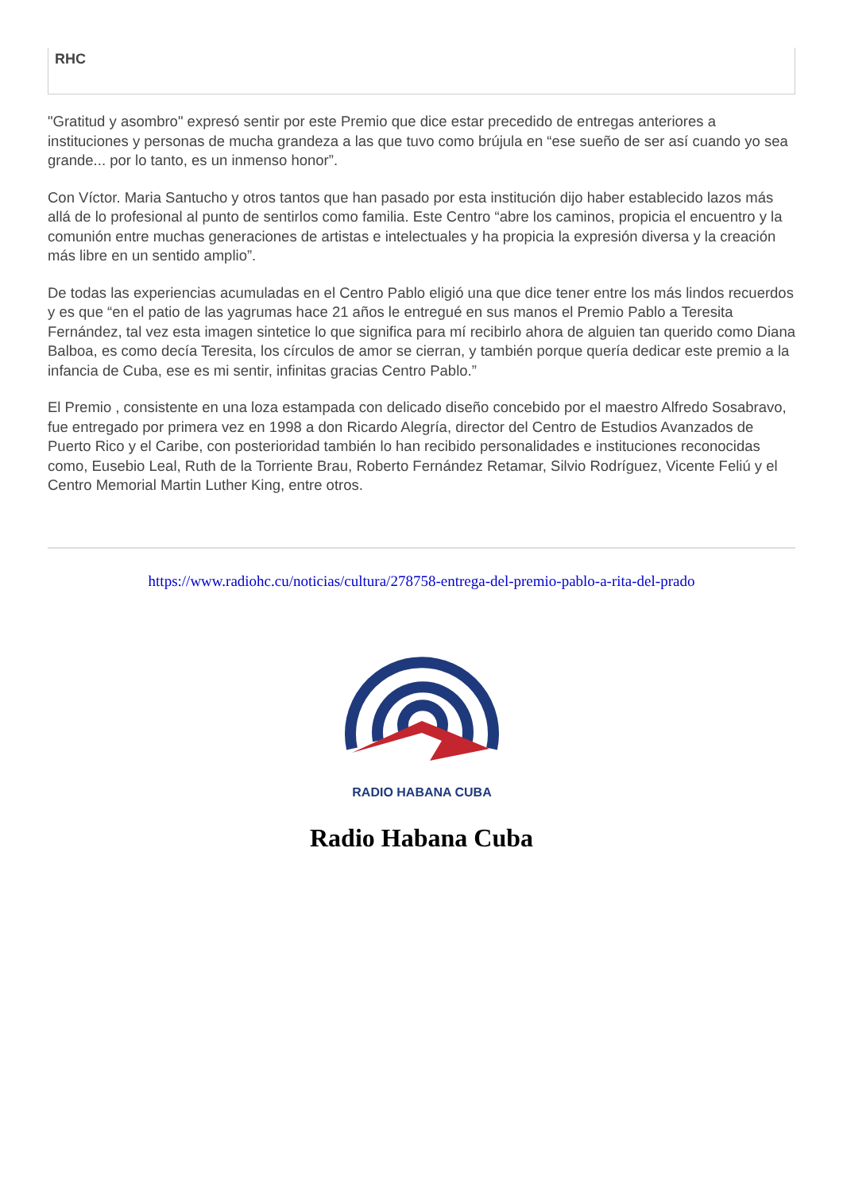RHC
"Gratitud y asombro" expresó sentir por este Premio que dice estar precedido de entregas anteriores a instituciones y personas de mucha grandeza a las que tuvo como brújula en “ese sueño de ser así cuando yo sea grande... por lo tanto, es un inmenso honor”.
Con Víctor. Maria Santucho y otros tantos que han pasado por esta institución dijo haber establecido lazos más allá de lo profesional al punto de sentirlos como familia. Este Centro “abre los caminos, propicia el encuentro y la comunión entre muchas generaciones de artistas e intelectuales y ha propicia la expresión diversa y la creación más libre en un sentido amplio”.
De todas las experiencias acumuladas en el Centro Pablo eligió una que dice tener entre los más lindos recuerdos y es que “en el patio de las yagrumas hace 21 años le entregué en sus manos el Premio Pablo a Teresita Fernández, tal vez esta imagen sintetice lo que significa para mí recibirlo ahora de alguien tan querido como Diana Balboa, es como decía Teresita, los círculos de amor se cierran, y también porque quería dedicar este premio a la infancia de Cuba, ese es mi sentir, infinitas gracias Centro Pablo.”
El Premio , consistente en una loza estampada con delicado diseño concebido por el maestro Alfredo Sosabravo, fue entregado por primera vez en 1998 a don Ricardo Alegría, director del Centro de Estudios Avanzados de Puerto Rico y el Caribe, con posterioridad también lo han recibido personalidades e instituciones reconocidas como, Eusebio Leal, Ruth de la Torriente Brau, Roberto Fernández Retamar, Silvio Rodríguez, Vicente Feliú y el Centro Memorial Martin Luther King, entre otros.
https://www.radiohc.cu/noticias/cultura/278758-entrega-del-premio-pablo-a-rita-del-prado
RADIO HABANA CUBA
Radio Habana Cuba